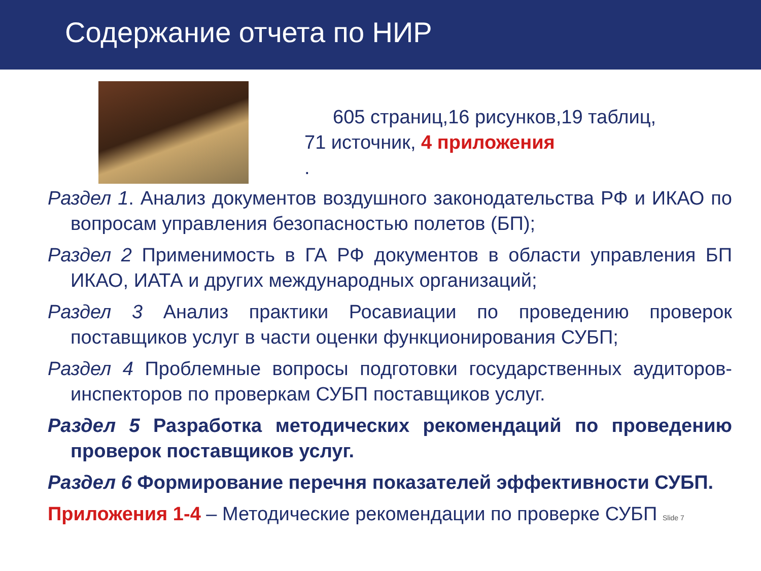Содержание отчета по НИР
605 страниц,16 рисунков,19 таблиц,
71 источник, 4 приложения
.
Раздел 1. Анализ документов воздушного законодательства РФ и ИКАО по вопросам управления безопасностью полетов (БП);
Раздел 2 Применимость в ГА РФ документов в области управления БП ИКАО, ИАТА и других международных организаций;
Раздел 3 Анализ практики Росавиации по проведению проверок поставщиков услуг в части оценки функционирования СУБП;
Раздел 4 Проблемные вопросы подготовки государственных аудиторов-инспекторов по проверкам СУБП поставщиков услуг.
Раздел 5 Разработка методических рекомендаций по проведению проверок поставщиков услуг.
Раздел 6 Формирование перечня показателей эффективности СУБП.
Приложения 1-4 – Методические рекомендации по проверке СУБП Slide 7